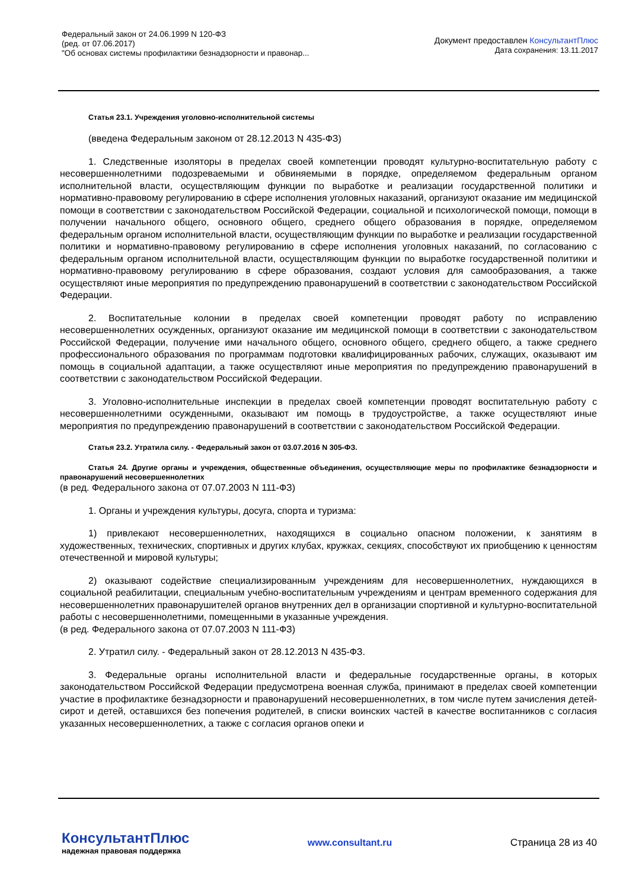Федеральный закон от 24.06.1999 N 120-ФЗ
(ред. от 07.06.2017)
"Об основах системы профилактики безнадзорности и правонар...
Документ предоставлен КонсультантПлюс
Дата сохранения: 13.11.2017
Статья 23.1. Учреждения уголовно-исполнительной системы
(введена Федеральным законом от 28.12.2013 N 435-ФЗ)
1. Следственные изоляторы в пределах своей компетенции проводят культурно-воспитательную работу с несовершеннолетними подозреваемыми и обвиняемыми в порядке, определяемом федеральным органом исполнительной власти, осуществляющим функции по выработке и реализации государственной политики и нормативно-правовому регулированию в сфере исполнения уголовных наказаний, организуют оказание им медицинской помощи в соответствии с законодательством Российской Федерации, социальной и психологической помощи, помощи в получении начального общего, основного общего, среднего общего образования в порядке, определяемом федеральным органом исполнительной власти, осуществляющим функции по выработке и реализации государственной политики и нормативно-правовому регулированию в сфере исполнения уголовных наказаний, по согласованию с федеральным органом исполнительной власти, осуществляющим функции по выработке государственной политики и нормативно-правовому регулированию в сфере образования, создают условия для самообразования, а также осуществляют иные мероприятия по предупреждению правонарушений в соответствии с законодательством Российской Федерации.
2. Воспитательные колонии в пределах своей компетенции проводят работу по исправлению несовершеннолетних осужденных, организуют оказание им медицинской помощи в соответствии с законодательством Российской Федерации, получение ими начального общего, основного общего, среднего общего, а также среднего профессионального образования по программам подготовки квалифицированных рабочих, служащих, оказывают им помощь в социальной адаптации, а также осуществляют иные мероприятия по предупреждению правонарушений в соответствии с законодательством Российской Федерации.
3. Уголовно-исполнительные инспекции в пределах своей компетенции проводят воспитательную работу с несовершеннолетними осужденными, оказывают им помощь в трудоустройстве, а также осуществляют иные мероприятия по предупреждению правонарушений в соответствии с законодательством Российской Федерации.
Статья 23.2. Утратила силу. - Федеральный закон от 03.07.2016 N 305-ФЗ.
Статья 24. Другие органы и учреждения, общественные объединения, осуществляющие меры по профилактике безнадзорности и правонарушений несовершеннолетних
(в ред. Федерального закона от 07.07.2003 N 111-ФЗ)
1. Органы и учреждения культуры, досуга, спорта и туризма:
1) привлекают несовершеннолетних, находящихся в социально опасном положении, к занятиям в художественных, технических, спортивных и других клубах, кружках, секциях, способствуют их приобщению к ценностям отечественной и мировой культуры;
2) оказывают содействие специализированным учреждениям для несовершеннолетних, нуждающихся в социальной реабилитации, специальным учебно-воспитательным учреждениям и центрам временного содержания для несовершеннолетних правонарушителей органов внутренних дел в организации спортивной и культурно-воспитательной работы с несовершеннолетними, помещенными в указанные учреждения.
(в ред. Федерального закона от 07.07.2003 N 111-ФЗ)
2. Утратил силу. - Федеральный закон от 28.12.2013 N 435-ФЗ.
3. Федеральные органы исполнительной власти и федеральные государственные органы, в которых законодательством Российской Федерации предусмотрена военная служба, принимают в пределах своей компетенции участие в профилактике безнадзорности и правонарушений несовершеннолетних, в том числе путем зачисления детей-сирот и детей, оставшихся без попечения родителей, в списки воинских частей в качестве воспитанников с согласия указанных несовершеннолетних, а также с согласия органов опеки и
КонсультантПлюс
надежная правовая поддержка
www.consultant.ru Страница 28 из 40